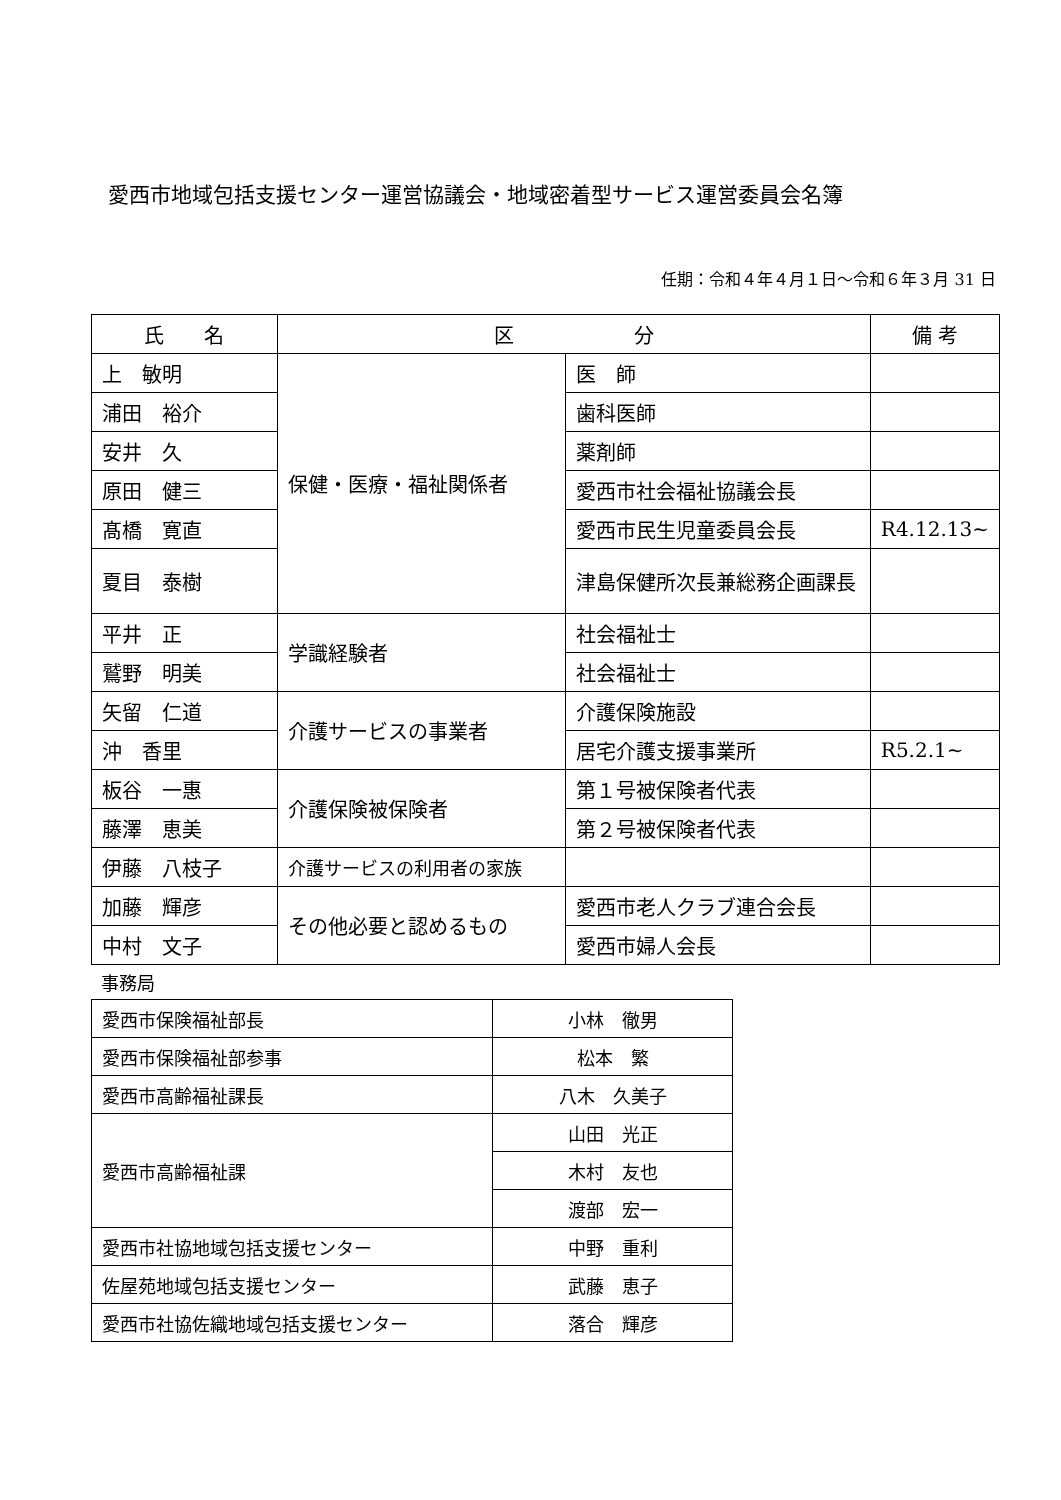愛西市地域包括支援センター運営協議会・地域密着型サービス運営委員会名簿
任期：令和４年４月１日～令和６年３月 31 日
| 氏 名 | 区 分 | | 備 考 |
| --- | --- | --- | --- |
| 上 敏明 | 保健・医療・福祉関係者 | 医 師 | |
| 浦田 裕介 | | 歯科医師 | |
| 安井 久 | | 薬剤師 | |
| 原田 健三 | | 愛西市社会福祉協議会長 | |
| 髙橋 寛直 | | 愛西市民生児童委員会長 | R4.12.13~ |
| 夏目 泰樹 | | 津島保健所次長兼総務企画課長 | |
| 平井 正 | 学識経験者 | 社会福祉士 | |
| 鷲野 明美 | | 社会福祉士 | |
| 矢留 仁道 | 介護サービスの事業者 | 介護保険施設 | |
| 沖 香里 | | 居宅介護支援事業所 | R5.2.1~ |
| 板谷 一惠 | 介護保険被保険者 | 第１号被保険者代表 | |
| 藤澤 恵美 | | 第２号被保険者代表 | |
| 伊藤 八枝子 | 介護サービスの利用者の家族 | | |
| 加藤 輝彦 | その他必要と認めるもの | 愛西市老人クラブ連合会長 | |
| 中村 文子 | | 愛西市婦人会長 | |
事務局
| 愛西市保険福祉部長 | 小林 徹男 |
| 愛西市保険福祉部参事 | 松本 繁 |
| 愛西市高齢福祉課長 | 八木 久美子 |
| 愛西市高齢福祉課 | 山田 光正 |
| | 木村 友也 |
| | 渡部 宏一 |
| 愛西市社協地域包括支援センター | 中野 重利 |
| 佐屋苑地域包括支援センター | 武藤 恵子 |
| 愛西市社協佐織地域包括支援センター | 落合 輝彦 |